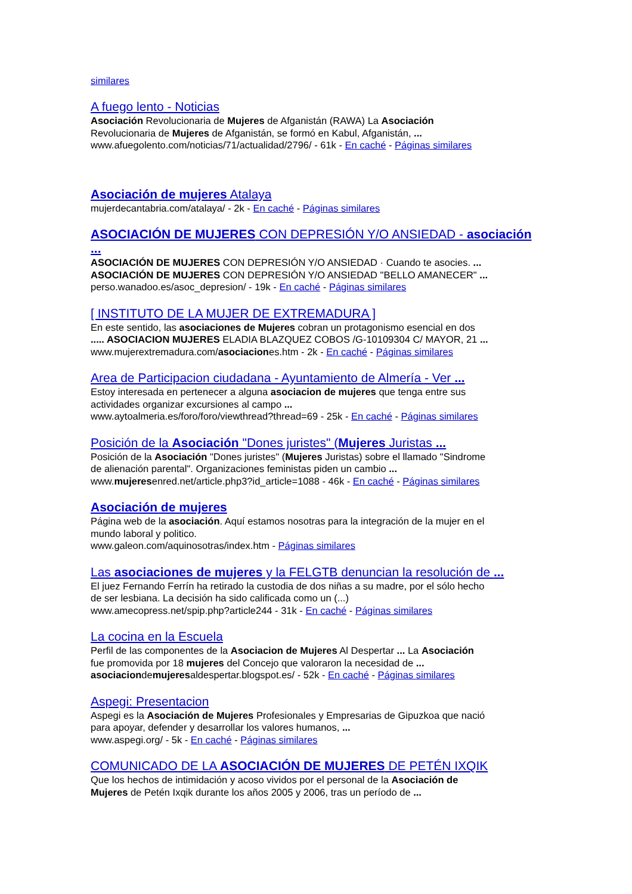similares
A fuego lento - Noticias
Asociación Revolucionaria de Mujeres de Afganistán (RAWA) La Asociación
Revolucionaria de Mujeres de Afganistán, se formó en Kabul, Afganistán, ...
www.afuegolento.com/noticias/71/actualidad/2796/ - 61k - En caché - Páginas similares
Asociación de mujeres Atalaya
mujerdecantabria.com/atalaya/ - 2k - En caché - Páginas similares
ASOCIACIÓN DE MUJERES CON DEPRESIÓN Y/O ANSIEDAD - asociación ...
ASOCIACIÓN DE MUJERES CON DEPRESIÓN Y/O ANSIEDAD · Cuando te asocies. ...
ASOCIACIÓN DE MUJERES CON DEPRESIÓN Y/O ANSIEDAD "BELLO AMANECER" ...
perso.wanadoo.es/asoc_depresion/ - 19k - En caché - Páginas similares
[ INSTITUTO DE LA MUJER DE EXTREMADURA ]
En este sentido, las asociaciones de Mujeres cobran un protagonismo esencial en dos
..... ASOCIACION MUJERES ELADIA BLAZQUEZ COBOS /G-10109304 C/ MAYOR, 21 ...
www.mujerextremadura.com/asociaciones.htm - 2k - En caché - Páginas similares
Area de Participacion ciudadana - Ayuntamiento de Almería - Ver ...
Estoy interesada en pertenecer a alguna asociacion de mujeres que tenga entre sus
actividades organizar excursiones al campo ...
www.aytoalmeria.es/foro/foro/viewthread?thread=69 - 25k - En caché - Páginas similares
Posición de la Asociación "Dones juristes" (Mujeres Juristas ...
Posición de la Asociación "Dones juristes" (Mujeres Juristas) sobre el llamado "Sindrome
de alienación parental". Organizaciones feministas piden un cambio ...
www.mujeresenred.net/article.php3?id_article=1088 - 46k - En caché - Páginas similares
Asociación de mujeres
Página web de la asociación. Aquí estamos nosotras para la integración de la mujer en el
mundo laboral y politico.
www.galeon.com/aquinosotras/index.htm - Páginas similares
Las asociaciones de mujeres y la FELGTB denuncian la resolución de ...
El juez Fernando Ferrín ha retirado la custodia de dos niñas a su madre, por el sólo hecho
de ser lesbiana. La decisión ha sido calificada como un (...)
www.amecopress.net/spip.php?article244 - 31k - En caché - Páginas similares
La cocina en la Escuela
Perfil de las componentes de la Asociacion de Mujeres Al Despertar ... La Asociación
fue promovida por 18 mujeres del Concejo que valoraron la necesidad de ...
asociaciondemujeresaldespertar.blogspot.es/ - 52k - En caché - Páginas similares
Aspegi: Presentacion
Aspegi es la Asociación de Mujeres Profesionales y Empresarias de Gipuzkoa que nació
para apoyar, defender y desarrollar los valores humanos, ...
www.aspegi.org/ - 5k - En caché - Páginas similares
COMUNICADO DE LA ASOCIACIÓN DE MUJERES DE PETÉN IXQIK
Que los hechos de intimidación y acoso vividos por el personal de la Asociación de
Mujeres de Petén Ixqik durante los años 2005 y 2006, tras un período de ...